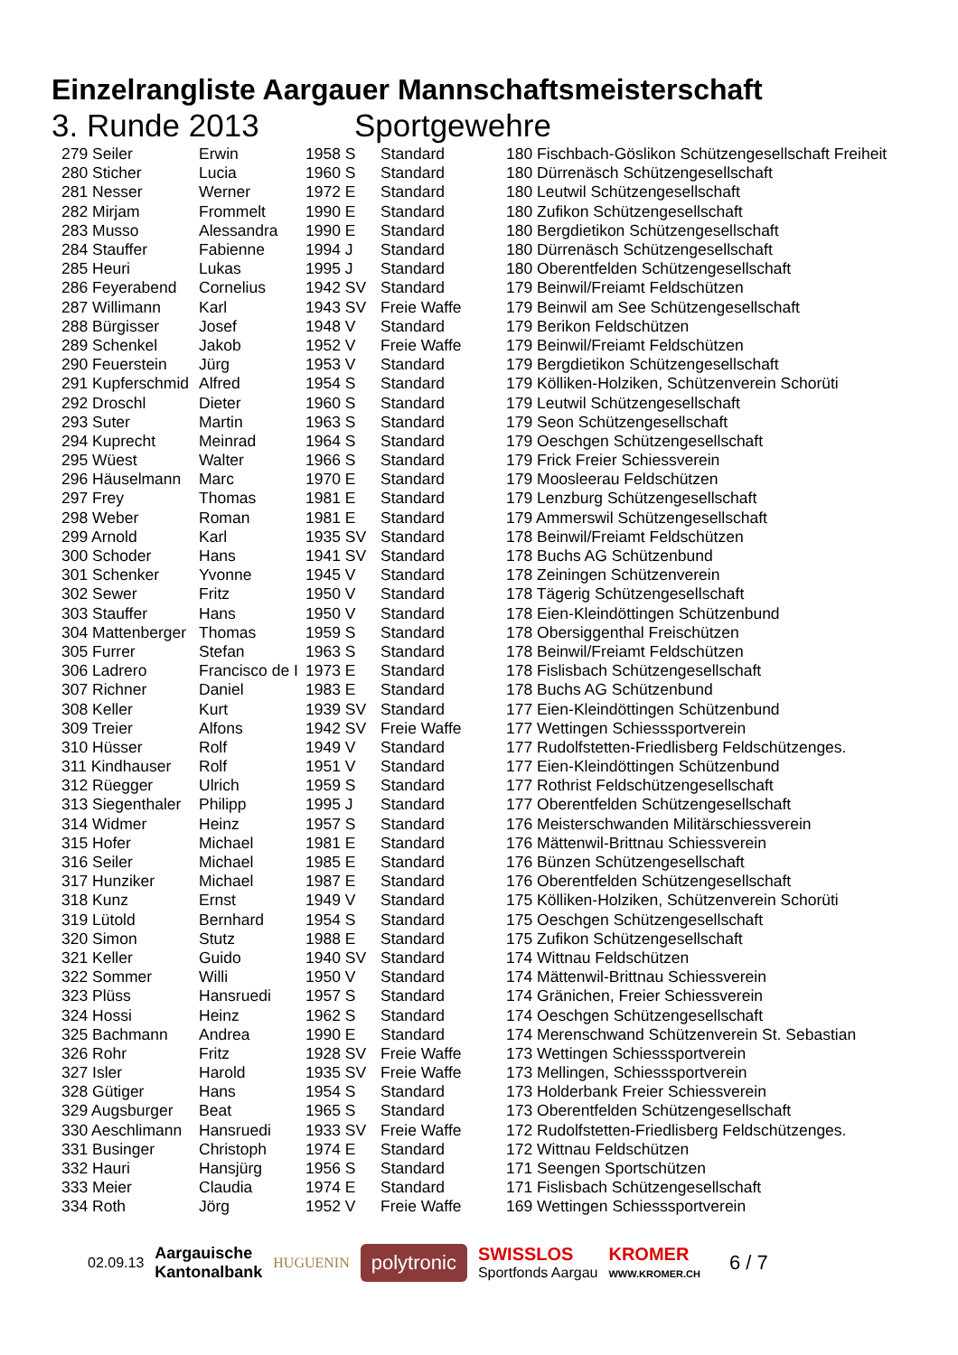Einzelrangliste Aargauer Mannschaftsmeisterschaft
3. Runde 2013 Sportgewehre
| 279 Seiler | Erwin | 1958 S | Standard | 180 Fischbach-Göslikon Schützengesellschaft Freiheit |
| 280 Sticher | Lucia | 1960 S | Standard | 180 Dürrenäsch Schützengesellschaft |
| 281 Nesser | Werner | 1972 E | Standard | 180 Leutwil Schützengesellschaft |
| 282 Mirjam | Frommelt | 1990 E | Standard | 180 Zufikon Schützengesellschaft |
| 283 Musso | Alessandra | 1990 E | Standard | 180 Bergdietikon Schützengesellschaft |
| 284 Stauffer | Fabienne | 1994 J | Standard | 180 Dürrenäsch Schützengesellschaft |
| 285 Heuri | Lukas | 1995 J | Standard | 180 Oberentfelden Schützengesellschaft |
| 286 Feyerabend | Cornelius | 1942 SV | Standard | 179 Beinwil/Freiamt Feldschützen |
| 287 Willimann | Karl | 1943 SV | Freie Waffe | 179 Beinwil am See Schützengesellschaft |
| 288 Bürgisser | Josef | 1948 V | Standard | 179 Berikon Feldschützen |
| 289 Schenkel | Jakob | 1952 V | Freie Waffe | 179 Beinwil/Freiamt Feldschützen |
| 290 Feuerstein | Jürg | 1953 V | Standard | 179 Bergdietikon Schützengesellschaft |
| 291 Kupferschmid | Alfred | 1954 S | Standard | 179 Kölliken-Holziken, Schützenverein Schorüti |
| 292 Droschl | Dieter | 1960 S | Standard | 179 Leutwil Schützengesellschaft |
| 293 Suter | Martin | 1963 S | Standard | 179 Seon Schützengesellschaft |
| 294 Kuprecht | Meinrad | 1964 S | Standard | 179 Oeschgen Schützengesellschaft |
| 295 Wüest | Walter | 1966 S | Standard | 179 Frick Freier Schiessverein |
| 296 Häuselmann | Marc | 1970 E | Standard | 179 Moosleerau Feldschützen |
| 297 Frey | Thomas | 1981 E | Standard | 179 Lenzburg Schützengesellschaft |
| 298 Weber | Roman | 1981 E | Standard | 179 Ammerswil Schützengesellschaft |
| 299 Arnold | Karl | 1935 SV | Standard | 178 Beinwil/Freiamt Feldschützen |
| 300 Schoder | Hans | 1941 SV | Standard | 178 Buchs AG Schützenbund |
| 301 Schenker | Yvonne | 1945 V | Standard | 178 Zeiningen Schützenverein |
| 302 Sewer | Fritz | 1950 V | Standard | 178 Tägerig Schützengesellschaft |
| 303 Stauffer | Hans | 1950 V | Standard | 178 Eien-Kleindöttingen Schützenbund |
| 304 Mattenberger | Thomas | 1959 S | Standard | 178 Obersiggenthal Freischützen |
| 305 Furrer | Stefan | 1963 S | Standard | 178 Beinwil/Freiamt Feldschützen |
| 306 Ladrero | Francisco de I | 1973 E | Standard | 178 Fislisbach Schützengesellschaft |
| 307 Richner | Daniel | 1983 E | Standard | 178 Buchs AG Schützenbund |
| 308 Keller | Kurt | 1939 SV | Standard | 177 Eien-Kleindöttingen Schützenbund |
| 309 Treier | Alfons | 1942 SV | Freie Waffe | 177 Wettingen Schiesssportverein |
| 310 Hüsser | Rolf | 1949 V | Standard | 177 Rudolfstetten-Friedlisberg Feldschützenges. |
| 311 Kindhauser | Rolf | 1951 V | Standard | 177 Eien-Kleindöttingen Schützenbund |
| 312 Rüegger | Ulrich | 1959 S | Standard | 177 Rothrist Feldschützengesellschaft |
| 313 Siegenthaler | Philipp | 1995 J | Standard | 177 Oberentfelden Schützengesellschaft |
| 314 Widmer | Heinz | 1957 S | Standard | 176 Meisterschwanden Militärschiessverein |
| 315 Hofer | Michael | 1981 E | Standard | 176 Mättenwil-Brittnau Schiessverein |
| 316 Seiler | Michael | 1985 E | Standard | 176 Bünzen Schützengesellschaft |
| 317 Hunziker | Michael | 1987 E | Standard | 176 Oberentfelden Schützengesellschaft |
| 318 Kunz | Ernst | 1949 V | Standard | 175 Kölliken-Holziken, Schützenverein Schorüti |
| 319 Lütold | Bernhard | 1954 S | Standard | 175 Oeschgen Schützengesellschaft |
| 320 Simon | Stutz | 1988 E | Standard | 175 Zufikon Schützengesellschaft |
| 321 Keller | Guido | 1940 SV | Standard | 174 Wittnau Feldschützen |
| 322 Sommer | Willi | 1950 V | Standard | 174 Mättenwil-Brittnau Schiessverein |
| 323 Plüss | Hansruedi | 1957 S | Standard | 174 Gränichen, Freier Schiessverein |
| 324 Hossi | Heinz | 1962 S | Standard | 174 Oeschgen Schützengesellschaft |
| 325 Bachmann | Andrea | 1990 E | Standard | 174 Merenschwand Schützenverein St. Sebastian |
| 326 Rohr | Fritz | 1928 SV | Freie Waffe | 173 Wettingen Schiesssportverein |
| 327 Isler | Harold | 1935 SV | Freie Waffe | 173 Mellingen, Schiesssportverein |
| 328 Gütiger | Hans | 1954 S | Standard | 173 Holderbank Freier Schiessverein |
| 329 Augsburger | Beat | 1965 S | Standard | 173 Oberentfelden Schützengesellschaft |
| 330 Aeschlimann | Hansruedi | 1933 SV | Freie Waffe | 172 Rudolfstetten-Friedlisberg Feldschützenges. |
| 331 Businger | Christoph | 1974 E | Standard | 172 Wittnau Feldschützen |
| 332 Hauri | Hansjürg | 1956 S | Standard | 171 Seengen Sportschützen |
| 333 Meier | Claudia | 1974 E | Standard | 171 Fislisbach Schützengesellschaft |
| 334 Roth | Jörg | 1952 V | Freie Waffe | 169 Wettingen Schiesssportverein |
02.09.13 Aargauische
Kantonalbank HUGUENIN polytronic SWISSLOS
Sportfonds Aargau KROMER
WWW.KROMER.CH 6 / 7